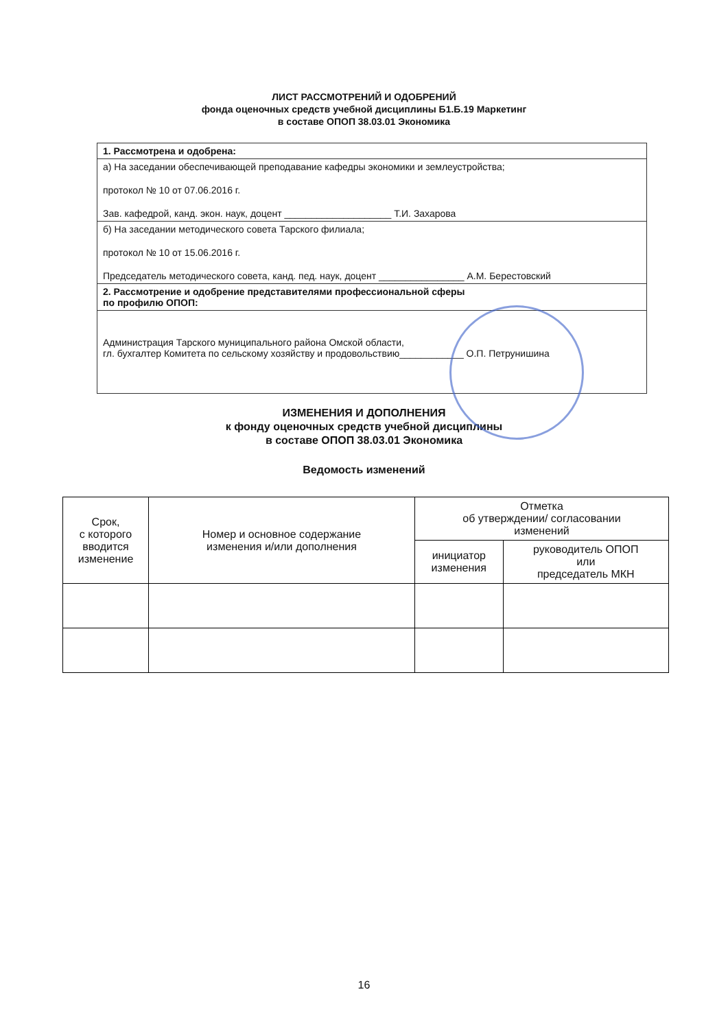ЛИСТ РАССМОТРЕНИЙ И ОДОБРЕНИЙ
фонда оценочных средств учебной дисциплины Б1.Б.19 Маркетинг
в составе ОПОП 38.03.01 Экономика
1. Рассмотрена и одобрена:
а) На заседании обеспечивающей преподавание кафедры экономики и землеустройства;
протокол № 10 от 07.06.2016 г.
Зав. кафедрой, канд. экон. наук, доцент ____________________ Т.И. Захарова
б) На заседании методического совета Тарского филиала;
протокол № 10 от 15.06.2016 г.
Председатель методического совета, канд. пед. наук, доцент ________________ А.М. Берестовский
2. Рассмотрение и одобрение представителями профессиональной сферы
по профилю ОПОП:
Администрация Тарского муниципального района Омской области,
гл. бухгалтер Комитета по сельскому хозяйству и продовольствию____________ О.П. Петрунишина
ИЗМЕНЕНИЯ И ДОПОЛНЕНИЯ
к фонду оценочных средств учебной дисциплины
в составе ОПОП 38.03.01 Экономика
Ведомость изменений
| Срок, с которого вводится изменение | Номер и основное содержание изменения и/или дополнения | Отметка об утверждении/ согласовании изменений | |
| --- | --- | --- | --- |
| | | инициатор изменения | руководитель ОПОП или председатель МКН |
16